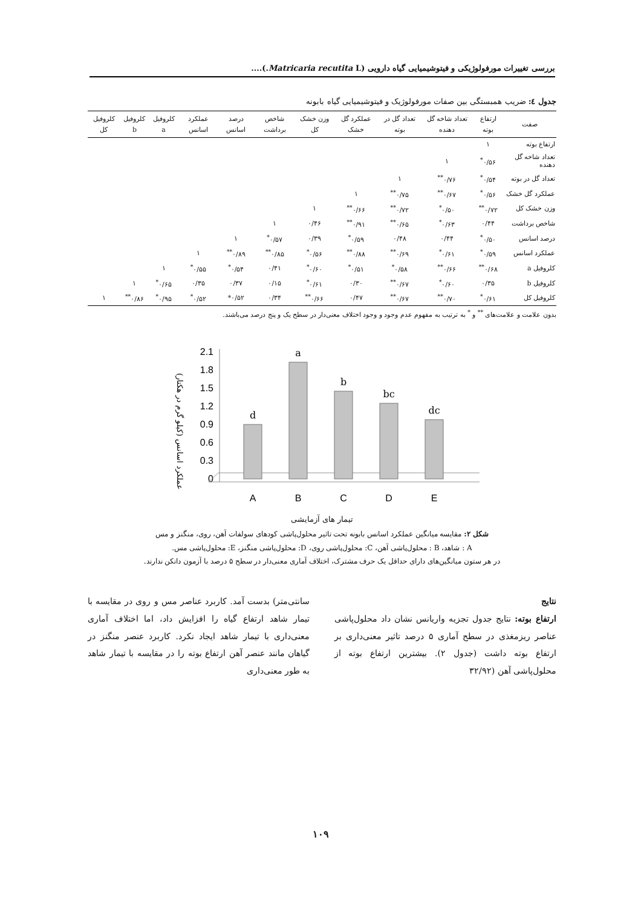بررسی تغییرات مورفولوژیکی و فیتوشیمیایی گیاه دارویی (Matricaria recutita L.)....
جدول ٤: ضریب همبستگی بین صفات مورفولوژیک و فیتوشیمیایی گیاه بابونه
| صفت | ارتفاع بوته | تعداد شاخه گل دهنده | تعداد گل در بوته | عملکرد گل خشک | وزن خشک کل | شاخص برداشت | درصد اسانس | عملکرد اسانس | کلروفیل a | کلروفیل b | کلروفیل کل |
| --- | --- | --- | --- | --- | --- | --- | --- | --- | --- | --- | --- |
| ارتفاع بوته | ۱ | | | | | | | | | | |
| تعداد شاخه گل دهنده | ۰/۵۶<sup>*</sup> | ۱ | | | | | | | | | |
| تعداد گل در بوته | ۰/۵۴<sup>*</sup> | ۰/۷۶<sup>**</sup> | ۱ | | | | | | | | |
| عملکرد گل خشک | ۰/۵۶<sup>*</sup> | ۰/۶۷<sup>**</sup> | ۰/۷۵<sup>**</sup> | ۱ | | | | | | | |
| وزن خشک کل | ۰/۷۲<sup>**</sup> | ۰/۵۰<sup>*</sup> | ۰/۷۲<sup>**</sup> | ۰/۶۶<sup>**</sup> | ۱ | | | | | | |
| شاخص برداشت | ۰/۴۴ | ۰/۶۳<sup>*</sup> | ۰/۶۵<sup>**</sup> | ۰/۹۱<sup>**</sup> | ۰/۴۶ | ۱ | | | | | |
| درصد اسانس | ۰/۵۰<sup>*</sup> | ۰/۴۴ | ۰/۴۸ | ۰/۵۹<sup>*</sup> | ۰/۳۹ | ۰/۵۷<sup>*</sup> | ۱ | | | | |
| عملکرد اسانس | ۰/۵۹<sup>*</sup> | ۰/۶۱<sup>*</sup> | ۰/۶۹<sup>**</sup> | ۰/۸۸<sup>**</sup> | ۰/۵۶<sup>*</sup> | ۰/۸۵<sup>**</sup> | ۰/۸۹<sup>**</sup> | ۱ | | | |
| کلروفیل a | ۰/۶۸<sup>**</sup> | ۰/۶۶<sup>**</sup> | ۰/۵۸<sup>*</sup> | ۰/۵۱<sup>*</sup> | ۰/۶۰<sup>*</sup> | ۰/۴۱ | ۰/۵۴<sup>*</sup> | ۰/۵۵<sup>*</sup> | ۱ | | |
| کلروفیل b | ۰/۳۵ | ۰/۶۰<sup>*</sup> | ۰/۶۷<sup>**</sup> | ۰/۳۰ | ۰/۶۱<sup>*</sup> | ۰/۱۵ | ۰/۳۷ | ۰/۳۵ | ۰/۶۵<sup>*</sup> | ۱ | |
| کلروفیل کل | ۰/۶۱<sup>*</sup> | ۰/۷۰<sup>**</sup> | ۰/۶۷<sup>**</sup> | ۰/۴۷ | ۰/۶۶<sup>**</sup> | ۰/۳۴ | ۰/۵۲* | ۰/۵۲<sup>*</sup> | ۰/۹۵<sup>*</sup> | ۰/۸۶<sup>**</sup> | ۱ |
بدون علامت و علامت‌های <sup>**</sup> و <sup>*</sup> به ترتیب به مفهوم عدم وجود و وجود اختلاف معنی‌دار در سطح یک و پنج درصد می‌باشند.
عملکرد اسانس (کیلو گرم در هکتار)
2.1
1.8
1.5
1.2
0.9
0.6
0.3
0
d
a
b
bc
dc
A
B
C
D
E
تیمار های آزمایشی
شکل ۲: مقایسه میانگین عملکرد اسانس بابونه تحت تاثیر محلول‌پاشی کودهای سولفات آهن، روی، منگنز و مس
A : شاهد، B : محلول‌پاشی آهن، C: محلول‌پاشی روی، D: محلول‌پاشی منگنز، E: محلول‌پاشی مس.
در هر ستون میانگین‌های دارای حداقل یک حرف مشترک، اختلاف آماری معنی‌دار در سطح ۵ درصد با آزمون دانکن ندارند.
نتایج
ارتفاع بوته: نتایج جدول تجزیه واریانس نشان داد محلول‌پاشی عناصر ریزمغذی در سطح آماری ۵ درصد تاثیر معنی‌داری بر ارتفاع بوته داشت (جدول ۲). بیشترین ارتفاع بوته از محلول‌پاشی آهن (۳۲/۹۲
سانتی‌متر) بدست آمد. کاربرد عناصر مس و روی در مقایسه با تیمار شاهد ارتفاع گیاه را افزایش داد، اما اختلاف آماری معنی‌داری با تیمار شاهد ایجاد نکرد. کاربرد عنصر منگنز در گیاهان مانند عنصر آهن ارتفاع بوته را در مقایسه با تیمار شاهد به طور معنی‌داری
۱۰۹